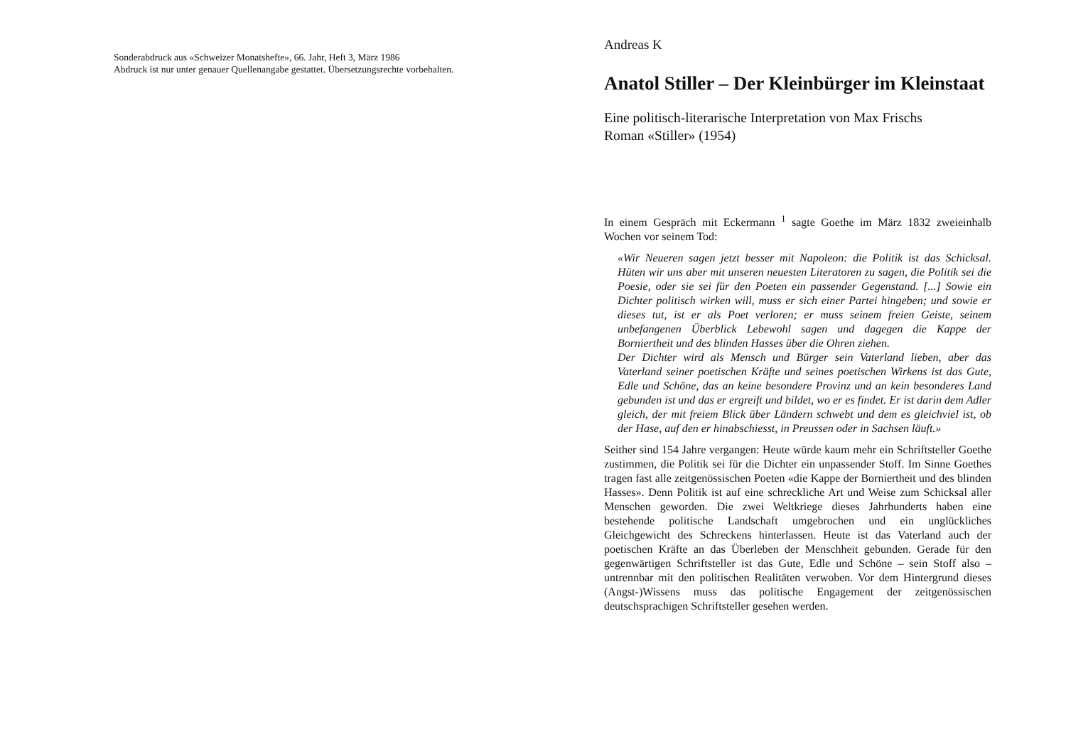Sonderabdruck aus «Schweizer Monatshefte», 66. Jahr, Heft 3, März 1986
Abdruck ist nur unter genauer Quellenangabe gestattet. Übersetzungsrechte vorbehalten.
Andreas K
Anatol Stiller – Der Kleinbürger im Kleinstaat
Eine politisch-literarische Interpretation von Max Frischs
Roman «Stiller» (1954)
In einem Gespräch mit Eckermann <sup>1</sup> sagte Goethe im März 1832 zweieinhalb Wochen vor seinem Tod:
«Wir Neueren sagen jetzt besser mit Napoleon: die Politik ist das Schicksal. Hüten wir uns aber mit unseren neuesten Literatoren zu sagen, die Politik sei die Poesie, oder sie sei für den Poeten ein passender Gegenstand. [...] Sowie ein Dichter politisch wirken will, muss er sich einer Partei hingeben; und sowie er dieses tut, ist er als Poet verloren; er muss seinem freien Geiste, seinem unbefangenen Überblick Lebewohl sagen und dagegen die Kappe der Borniertheit und des blinden Hasses über die Ohren ziehen.
Der Dichter wird als Mensch und Bürger sein Vaterland lieben, aber das Vaterland seiner poetischen Kräfte und seines poetischen Wirkens ist das Gute, Edle und Schöne, das an keine besondere Provinz und an kein besonderes Land gebunden ist und das er ergreift und bildet, wo er es findet. Er ist darin dem Adler gleich, der mit freiem Blick über Ländern schwebt und dem es gleichviel ist, ob der Hase, auf den er hinabschiesst, in Preussen oder in Sachsen läuft.»
Seither sind 154 Jahre vergangen: Heute würde kaum mehr ein Schriftsteller Goethe zustimmen, die Politik sei für die Dichter ein unpassender Stoff. Im Sinne Goethes tragen fast alle zeitgenössischen Poeten «die Kappe der Borniertheit und des blinden Hasses». Denn Politik ist auf eine schreckliche Art und Weise zum Schicksal aller Menschen geworden. Die zwei Weltkriege dieses Jahrhunderts haben eine bestehende politische Landschaft umgebrochen und ein unglückliches Gleichgewicht des Schreckens hinterlassen. Heute ist das Vaterland auch der poetischen Kräfte an das Überleben der Menschheit gebunden. Gerade für den gegenwärtigen Schriftsteller ist das Gute, Edle und Schöne – sein Stoff also – untrennbar mit den politischen Realitäten verwoben. Vor dem Hintergrund dieses (Angst-)Wissens muss das politische Engagement der zeitgenössischen deutschsprachigen Schriftsteller gesehen werden.